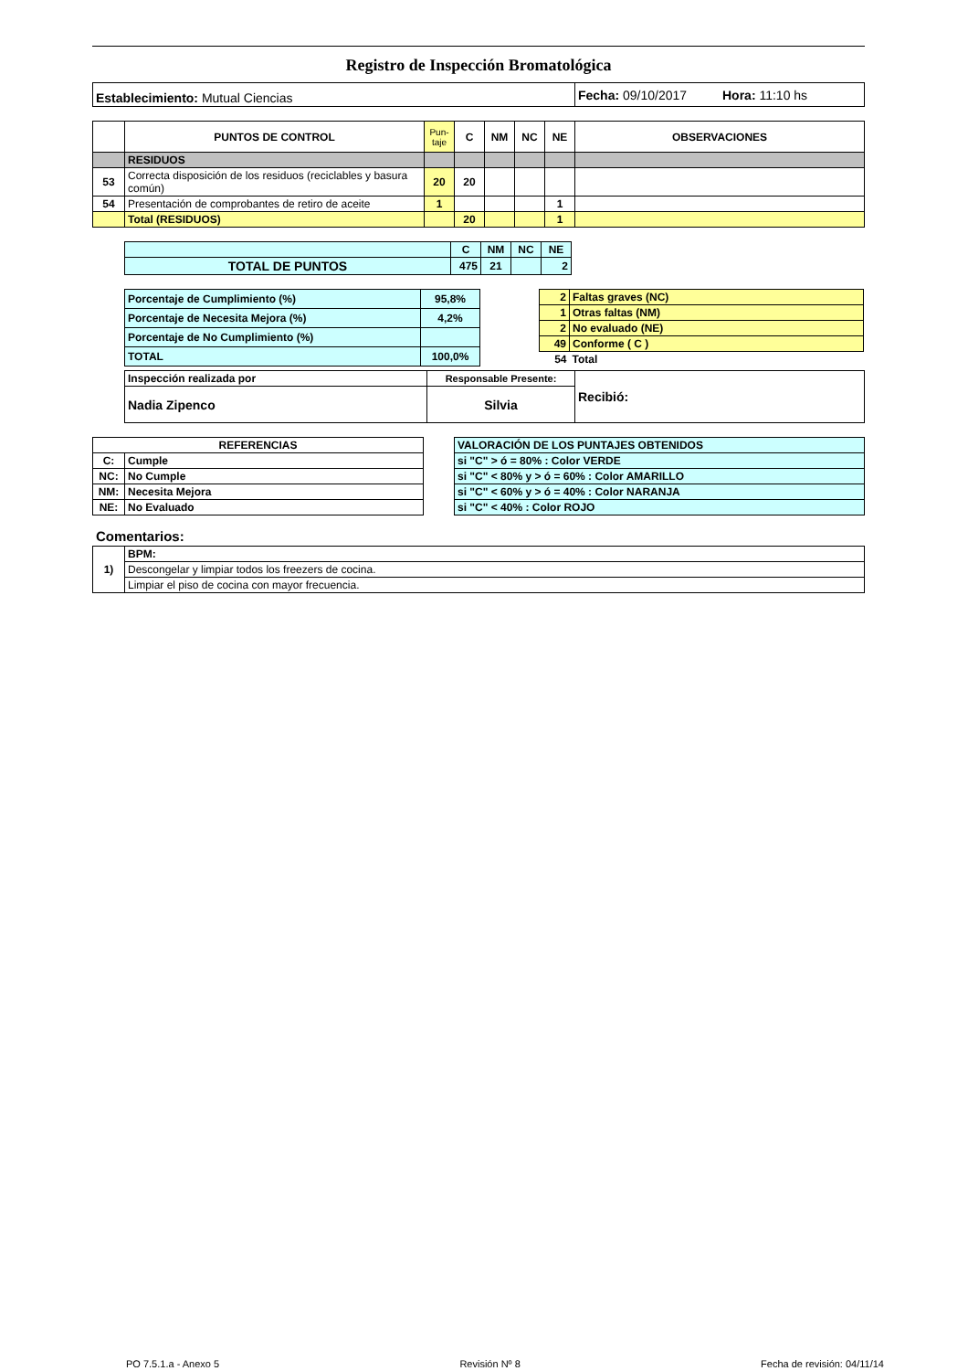Registro de Inspección Bromatológica
| Establecimiento: Mutual Ciencias | Fecha: 09/10/2017 Hora: 11:10 hs |
| | PUNTOS DE CONTROL | Pun- taje | C | NM | NC | NE | OBSERVACIONES |
| --- | --- | --- | --- | --- | --- | --- | --- |
| | RESIDUOS | | | | | | |
| 53 | Correcta disposición de los residuos (reciclables y basura común) | 20 | 20 | | | | |
| 54 | Presentación de comprobantes de retiro de aceite | 1 | | | | 1 | |
| | Total (RESIDUOS) | | 20 | | | 1 | |
| | C | NM | NC | NE |
| TOTAL DE PUNTOS | 475 | 21 | | 2 |
| Porcentaje de Cumplimiento (%) | 95,8% |
| Porcentaje de Necesita Mejora (%) | 4,2% |
| Porcentaje de No Cumplimiento (%) | |
| TOTAL | 100,0% |
| 2 | Faltas graves (NC) |
| 1 | Otras faltas (NM) |
| 2 | No evaluado (NE) |
| 49 | Conforme ( C ) |
| 54 | Total |
| Inspección realizada por | Responsable Presente: | Recibió: |
| Nadia Zipenco | Silvia | |
| REFERENCIAS | |
| C: | Cumple |
| NC: | No Cumple |
| NM: | Necesita Mejora |
| NE: | No Evaluado |
| VALORACIÓN DE LOS PUNTAJES OBTENIDOS |
| si "C" > ó = 80% : Color VERDE |
| si "C" < 80% y > ó = 60% : Color AMARILLO |
| si "C" < 60% y > ó = 40% : Color NARANJA |
| si "C" < 40% : Color ROJO |
Comentarios:
| 1) | BPM: |
| | Descongelar y limpiar todos los freezers de cocina. |
| | Limpiar el piso de cocina con mayor frecuencia. |
PO 7.5.1.a - Anexo 5 Revisión Nº 8 Fecha de revisión: 04/11/14